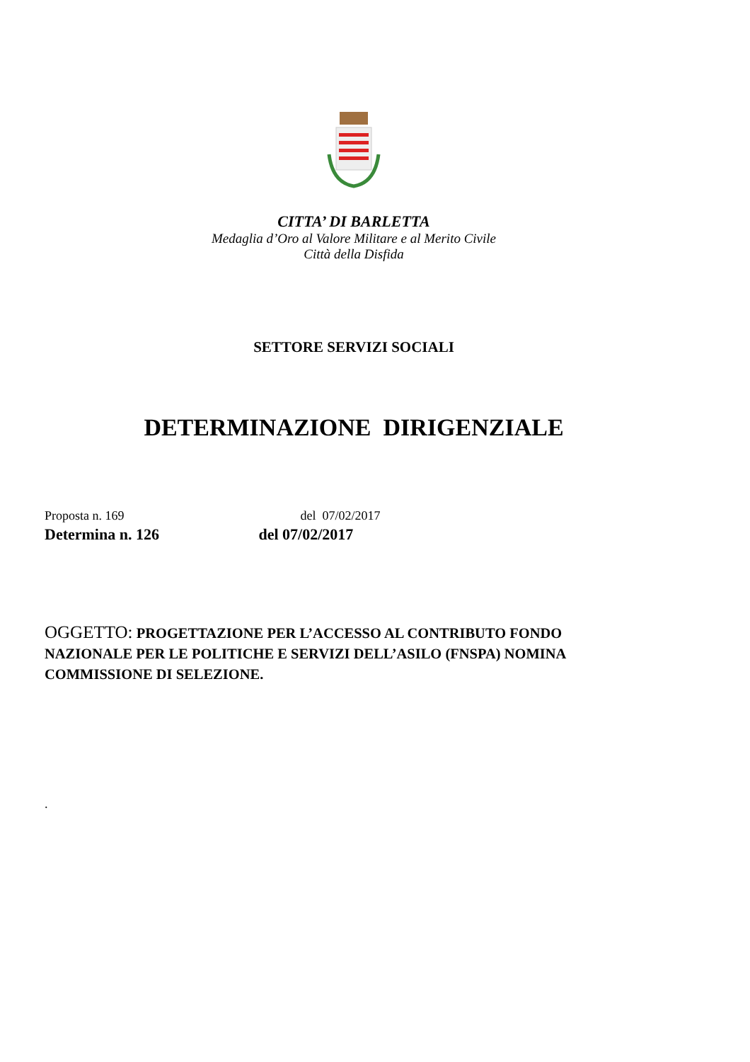CITTA’ DI BARLETTA
Medaglia d’Oro al Valore Militare e al Merito Civile
Città della Disfida
SETTORE SERVIZI SOCIALI
DETERMINAZIONE DIRIGENZIALE
Proposta n. 169 del 07/02/2017
Determina n. 126 del 07/02/2017
OGGETTO: PROGETTAZIONE PER L’ACCESSO AL CONTRIBUTO FONDO NAZIONALE PER LE POLITICHE E SERVIZI DELL’ASILO (FNSPA) NOMINA COMMISSIONE DI SELEZIONE.
.